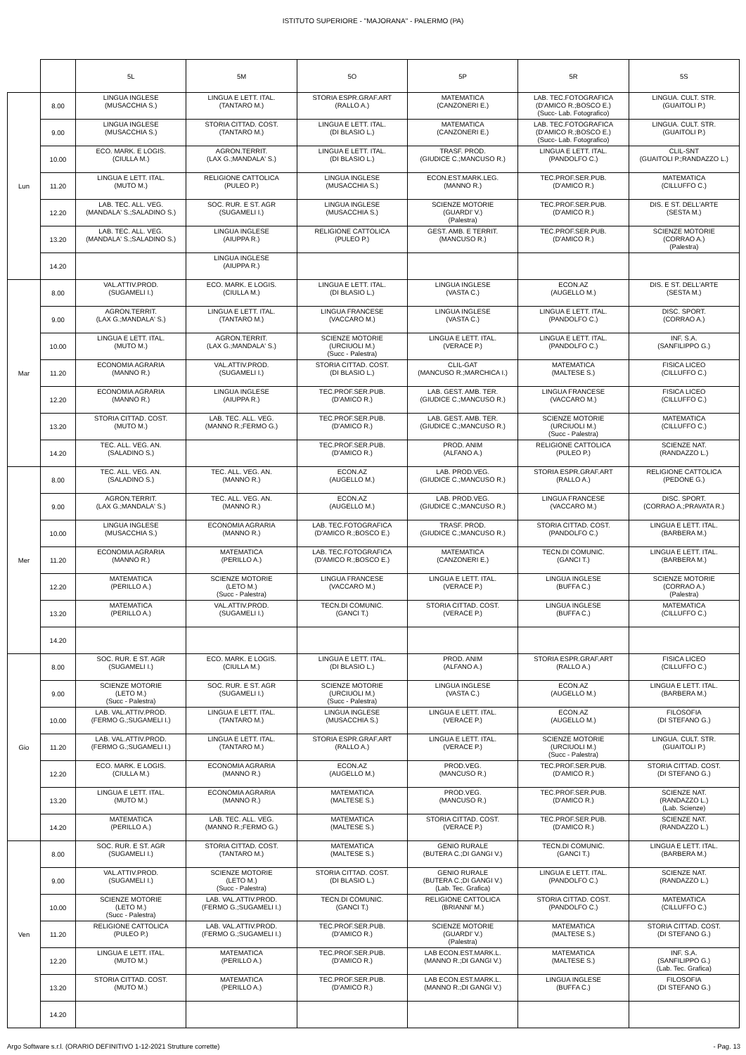ISTITUTO SUPERIORE - "MAJORANA" - PALERMO (PA)
| | | 5L | 5M | 5O | 5P | 5R | 5S |
| --- | --- | --- | --- | --- | --- | --- | --- |
| Lun | 8.00 | LINGUA INGLESE (MUSACCHIA S.) | LINGUA E LETT. ITAL. (TANTARO M.) | STORIA ESPR.GRAF.ART (RALLO A.) | MATEMATICA (CANZONERI E.) | LAB. TEC.FOTOGRAFICA (D'AMICO R.;BOSCO E.) (Succ- Lab. Fotografico) | LINGUA. CULT. STR. (GUAITOLI P.) |
| | 9.00 | LINGUA INGLESE (MUSACCHIA S.) | STORIA CITTAD. COST. (TANTARO M.) | LINGUA E LETT. ITAL. (DI BLASIO L.) | MATEMATICA (CANZONERI E.) | LAB. TEC.FOTOGRAFICA (D'AMICO R.;BOSCO E.) (Succ- Lab. Fotografico) | LINGUA. CULT. STR. (GUAITOLI P.) |
| | 10.00 | ECO. MARK. E LOGIS. (CIULLA M.) | AGRON.TERRIT. (LAX G.;MANDALA' S.) | LINGUA E LETT. ITAL. (DI BLASIO L.) | TRASF. PROD. (GIUDICE C.;MANCUSO R.) | LINGUA E LETT. ITAL. (PANDOLFO C.) | CLIL-SNT (GUAITOLI P.;RANDAZZO L.) |
| | 11.20 | LINGUA E LETT. ITAL. (MUTO M.) | RELIGIONE CATTOLICA (PULEO P.) | LINGUA INGLESE (MUSACCHIA S.) | ECON.EST.MARK.LEG. (MANNO R.) | TEC.PROF.SER.PUB. (D'AMICO R.) | MATEMATICA (CILLUFFO C.) |
| | 12.20 | LAB. TEC. ALL. VEG. (MANDALA' S.;SALADINO S.) | SOC. RUR. E ST. AGR (SUGAMELI I.) | LINGUA INGLESE (MUSACCHIA S.) | SCIENZE MOTORIE (GUARDI' V.) (Palestra) | TEC.PROF.SER.PUB. (D'AMICO R.) | DIS. E ST. DELL'ARTE (SESTA M.) |
| | 13.20 | LAB. TEC. ALL. VEG. (MANDALA' S.;SALADINO S.) | LINGUA INGLESE (AIUPPA R.) | RELIGIONE CATTOLICA (PULEO P.) | GEST. AMB. E TERRIT. (MANCUSO R.) | TEC.PROF.SER.PUB. (D'AMICO R.) | SCIENZE MOTORIE (CORRAO A.) (Palestra) |
| | 14.20 | | LINGUA INGLESE (AIUPPA R.) | | | | |
| Mar | 8.00 | VAL.ATTIV.PROD. (SUGAMELI I.) | ECO. MARK. E LOGIS. (CIULLA M.) | LINGUA E LETT. ITAL. (DI BLASIO L.) | LINGUA INGLESE (VASTA C.) | ECON.AZ (AUGELLO M.) | DIS. E ST. DELL'ARTE (SESTA M.) |
| | 9.00 | AGRON.TERRIT. (LAX G.;MANDALA' S.) | LINGUA E LETT. ITAL. (TANTARO M.) | LINGUA FRANCESE (VACCARO M.) | LINGUA INGLESE (VASTA C.) | LINGUA E LETT. ITAL. (PANDOLFO C.) | DISC. SPORT. (CORRAO A.) |
| | 10.00 | LINGUA E LETT. ITAL. (MUTO M.) | AGRON.TERRIT. (LAX G.;MANDALA' S.) | SCIENZE MOTORIE (URCIUOLI M.) (Succ - Palestra) | LINGUA E LETT. ITAL. (VERACE P.) | LINGUA E LETT. ITAL. (PANDOLFO C.) | INF. S.A. (SANFILIPPO G.) |
| | 11.20 | ECONOMIA AGRARIA (MANNO R.) | VAL.ATTIV.PROD. (SUGAMELI I.) | STORIA CITTAD. COST. (DI BLASIO L.) | CLIL-GAT (MANCUSO R.;MARCHICA I.) | MATEMATICA (MALTESE S.) | FISICA LICEO (CILLUFFO C.) |
| | 12.20 | ECONOMIA AGRARIA (MANNO R.) | LINGUA INGLESE (AIUPPA R.) | TEC.PROF.SER.PUB. (D'AMICO R.) | LAB. GEST. AMB. TER. (GIUDICE C.;MANCUSO R.) | LINGUA FRANCESE (VACCARO M.) | FISICA LICEO (CILLUFFO C.) |
| | 13.20 | STORIA CITTAD. COST. (MUTO M.) | LAB. TEC. ALL. VEG. (MANNO R.;FERMO G.) | TEC.PROF.SER.PUB. (D'AMICO R.) | LAB. GEST. AMB. TER. (GIUDICE C.;MANCUSO R.) | SCIENZE MOTORIE (URCIUOLI M.) (Succ - Palestra) | MATEMATICA (CILLUFFO C.) |
| | 14.20 | TEC. ALL. VEG. AN. (SALADINO S.) | | TEC.PROF.SER.PUB. (D'AMICO R.) | PROD. ANIM (ALFANO A.) | RELIGIONE CATTOLICA (PULEO P.) | SCIENZE NAT. (RANDAZZO L.) |
| Mer | 8.00 | TEC. ALL. VEG. AN. (SALADINO S.) | TEC. ALL. VEG. AN. (MANNO R.) | ECON.AZ (AUGELLO M.) | LAB. PROD.VEG. (GIUDICE C.;MANCUSO R.) | STORIA ESPR.GRAF.ART (RALLO A.) | RELIGIONE CATTOLICA (PEDONE G.) |
| | 9.00 | AGRON.TERRIT. (LAX G.;MANDALA' S.) | TEC. ALL. VEG. AN. (MANNO R.) | ECON.AZ (AUGELLO M.) | LAB. PROD.VEG. (GIUDICE C.;MANCUSO R.) | LINGUA FRANCESE (VACCARO M.) | DISC. SPORT. (CORRAO A.;PRAVATA R.) |
| | 10.00 | LINGUA INGLESE (MUSACCHIA S.) | ECONOMIA AGRARIA (MANNO R.) | LAB. TEC.FOTOGRAFICA (D'AMICO R.;BOSCO E.) | TRASF. PROD. (GIUDICE C.;MANCUSO R.) | STORIA CITTAD. COST. (PANDOLFO C.) | LINGUA E LETT. ITAL. (BARBERA M.) |
| | 11.20 | ECONOMIA AGRARIA (MANNO R.) | MATEMATICA (PERILLO A.) | LAB. TEC.FOTOGRAFICA (D'AMICO R.;BOSCO E.) | MATEMATICA (CANZONERI E.) | TECN.DI COMUNIC. (GANCI T.) | LINGUA E LETT. ITAL. (BARBERA M.) |
| | 12.20 | MATEMATICA (PERILLO A.) | SCIENZE MOTORIE (LETO M.) (Succ - Palestra) | LINGUA FRANCESE (VACCARO M.) | LINGUA E LETT. ITAL. (VERACE P.) | LINGUA INGLESE (BUFFA C.) | SCIENZE MOTORIE (CORRAO A.) (Palestra) |
| | 13.20 | MATEMATICA (PERILLO A.) | VAL.ATTIV.PROD. (SUGAMELI I.) | TECN.DI COMUNIC. (GANCI T.) | STORIA CITTAD. COST. (VERACE P.) | LINGUA INGLESE (BUFFA C.) | MATEMATICA (CILLUFFO C.) |
| | 14.20 | | | | | | |
| Gio | 8.00 | SOC. RUR. E ST. AGR (SUGAMELI I.) | ECO. MARK. E LOGIS. (CIULLA M.) | LINGUA E LETT. ITAL. (DI BLASIO L.) | PROD. ANIM (ALFANO A.) | STORIA ESPR.GRAF.ART (RALLO A.) | FISICA LICEO (CILLUFFO C.) |
| | 9.00 | SCIENZE MOTORIE (LETO M.) (Succ - Palestra) | SOC. RUR. E ST. AGR (SUGAMELI I.) | SCIENZE MOTORIE (URCIUOLI M.) (Succ - Palestra) | LINGUA INGLESE (VASTA C.) | ECON.AZ (AUGELLO M.) | LINGUA E LETT. ITAL. (BARBERA M.) |
| | 10.00 | LAB. VAL.ATTIV.PROD. (FERMO G.;SUGAMELI I.) | LINGUA E LETT. ITAL. (TANTARO M.) | LINGUA INGLESE (MUSACCHIA S.) | LINGUA E LETT. ITAL. (VERACE P.) | ECON.AZ (AUGELLO M.) | FILOSOFIA (DI STEFANO G.) |
| | 11.20 | LAB. VAL.ATTIV.PROD. (FERMO G.;SUGAMELI I.) | LINGUA E LETT. ITAL. (TANTARO M.) | STORIA ESPR.GRAF.ART (RALLO A.) | LINGUA E LETT. ITAL. (VERACE P.) | SCIENZE MOTORIE (URCIUOLI M.) (Succ - Palestra) | LINGUA. CULT. STR. (GUAITOLI P.) |
| | 12.20 | ECO. MARK. E LOGIS. (CIULLA M.) | ECONOMIA AGRARIA (MANNO R.) | ECON.AZ (AUGELLO M.) | PROD.VEG. (MANCUSO R.) | TEC.PROF.SER.PUB. (D'AMICO R.) | STORIA CITTAD. COST. (DI STEFANO G.) |
| | 13.20 | LINGUA E LETT. ITAL. (MUTO M.) | ECONOMIA AGRARIA (MANNO R.) | MATEMATICA (MALTESE S.) | PROD.VEG. (MANCUSO R.) | TEC.PROF.SER.PUB. (D'AMICO R.) | SCIENZE NAT. (RANDAZZO L.) (Lab. Scienze) |
| | 14.20 | MATEMATICA (PERILLO A.) | LAB. TEC. ALL. VEG. (MANNO R.;FERMO G.) | MATEMATICA (MALTESE S.) | STORIA CITTAD. COST. (VERACE P.) | TEC.PROF.SER.PUB. (D'AMICO R.) | SCIENZE NAT. (RANDAZZO L.) |
| Ven | 8.00 | SOC. RUR. E ST. AGR (SUGAMELI I.) | STORIA CITTAD. COST. (TANTARO M.) | MATEMATICA (MALTESE S.) | GENIO RURALE (BUTERA C.;DI GANGI V.) | TECN.DI COMUNIC. (GANCI T.) | LINGUA E LETT. ITAL. (BARBERA M.) |
| | 9.00 | VAL.ATTIV.PROD. (SUGAMELI I.) | SCIENZE MOTORIE (LETO M.) (Succ - Palestra) | STORIA CITTAD. COST. (DI BLASIO L.) | GENIO RURALE (BUTERA C.;DI GANGI V.) (Lab. Tec. Grafica) | LINGUA E LETT. ITAL. (PANDOLFO C.) | SCIENZE NAT. (RANDAZZO L.) |
| | 10.00 | SCIENZE MOTORIE (LETO M.) (Succ - Palestra) | LAB. VAL.ATTIV.PROD. (FERMO G.;SUGAMELI I.) | TECN.DI COMUNIC. (GANCI T.) | RELIGIONE CATTOLICA (BRIANNI' M.) | STORIA CITTAD. COST. (PANDOLFO C.) | MATEMATICA (CILLUFFO C.) |
| | 11.20 | RELIGIONE CATTOLICA (PULEO P.) | LAB. VAL.ATTIV.PROD. (FERMO G.;SUGAMELI I.) | TEC.PROF.SER.PUB. (D'AMICO R.) | SCIENZE MOTORIE (GUARDI' V.) (Palestra) | MATEMATICA (MALTESE S.) | STORIA CITTAD. COST. (DI STEFANO G.) |
| | 12.20 | LINGUA E LETT. ITAL. (MUTO M.) | MATEMATICA (PERILLO A.) | TEC.PROF.SER.PUB. (D'AMICO R.) | LAB ECON.EST.MARK.L. (MANNO R.;DI GANGI V.) | MATEMATICA (MALTESE S.) | INF. S.A. (SANFILIPPO G.) (Lab. Tec. Grafica) |
| | 13.20 | STORIA CITTAD. COST. (MUTO M.) | MATEMATICA (PERILLO A.) | TEC.PROF.SER.PUB. (D'AMICO R.) | LAB ECON.EST.MARK.L. (MANNO R.;DI GANGI V.) | LINGUA INGLESE (BUFFA C.) | FILOSOFIA (DI STEFANO G.) |
| | 14.20 | | | | | | |
Argo Software s.r.l. (ORARIO DEFINITIVO 1-12-2021 Strutture corrette) - Pag. 13